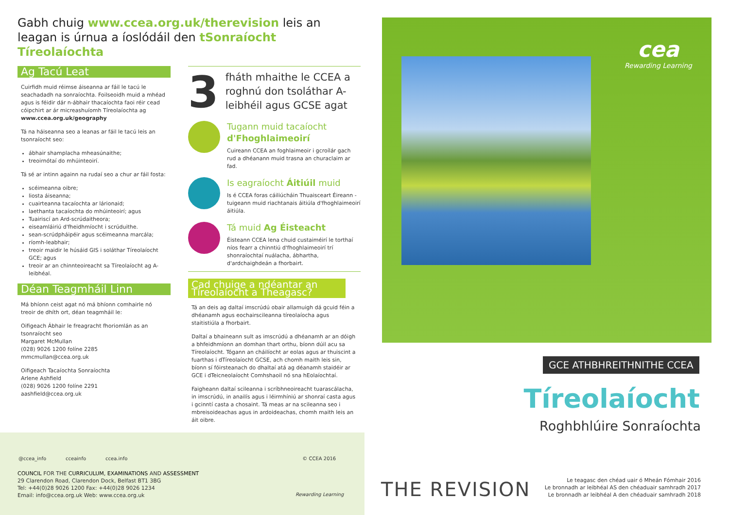Gabh chuig www.ccea.org.uk/therevision leis an leagan is úrnua a íoslódáil den tSonraíocht Tíreolaíochta
Ag Tacú Leat
Cuirfidh muid réimse áiseanna ar fáil le tacú le seachadadh na sonraíochta. Foilseoidh muid a mhéad agus is féidir dár n-ábhair thacaíochta faoi réir cead cóipchirt ar ár micreashuíomh Tíreolaíochta ag www.ccea.org.uk/geography
Tá na háiseanna seo a leanas ar fáil le tacú leis an tsonraíocht seo:
ábhair shamplacha mheasúnaithe;
treoirnótaí do mhúinteoirí.
Tá sé ar intinn againn na rudaí seo a chur ar fáil fosta:
scéimeanna oibre;
liosta áiseanna;
cuairteanna tacaíochta ar lárionaid;
laethanta tacaíochta do mhúinteoirí; agus
Tuairiscí an Ard-scrúdaitheora;
eiseamláiriú d'fheidhmíocht i scrúduithe.
sean-scrúdpháipéir agus scéimeanna marcála;
ríomh-leabhair;
treoir maidir le húsáid GIS i soláthar Tíreolaíocht GCE; agus
treoir ar an chinnteoireacht sa Tíreolaíocht ag A-leibhéal.
Déan Teagmháil Linn
Má bhíonn ceist agat nó má bhíonn comhairle nó treoir de dhíth ort, déan teagmháil le:
Oifigeach Ábhair le freagracht fhoriomlán as an tsonraíocht seo
Margaret McMullan
(028) 9026 1200 folíne 2285
mmcmullan@ccea.org.uk
Oifigeach Tacaíochta Sonraíochta
Arlene Ashfield
(028) 9026 1200 folíne 2291
aashfield@ccea.org.uk
3
fháth mhaithe le CCEA a roghnú don tsoláthar A-leibhéil agus GCSE agat
Tugann muid tacaíocht d'Fhoghlaimeoirí
Cuireann CCEA an foghlaimeoir i gcroílár gach rud a dhéanann muid trasna an churaclaim ar fad.
Is eagraíocht Áitiúil muid
Is é CCEA foras cáiliúcháin Thuaisceart Éireann - tuigeann muid riachtanais áitiúla d'fhoghlaimeoirí áitiúla.
Tá muid Ag Éisteacht
Éisteann CCEA lena chuid custaiméirí le torthaí níos fearr a chinntiú d'fhoghlaimeoirí trí shonraíochtaí nuálacha, ábhartha, d'ardchaighdeán a fhorbairt.
Cad chuige a ndéantar an Tíreolaíocht a Theagasc?
Tá an deis ag daltaí imscrúdú obair allamuigh dá gcuid féin a dhéanamh agus eochairscileanna tíreolaíocha agus staitistiúla a fhorbairt.
Daltaí a bhaineann sult as imscrúdú a dhéanamh ar an dóigh a bhfeidhmíonn an domhan thart orthu, bíonn dúil acu sa Tíreolaíocht. Tógann an cháilíocht ar eolas agus ar thuiscint a fuarthas i dTíreolaíocht GCSE, ach chomh maith leis sin, bíonn sí fóirsteanach do dhaltaí atá ag déanamh staidéir ar GCE i dTeicneolaíocht Comhshaoil nó sna hEolaíochtaí.
Faigheann daltaí scileanna i scríbhneoireacht tuarascálacha, in imscrúdú, in anailís agus i léirmhíniú ar shonraí casta agus i gcinntí casta a chosaint. Tá meas ar na scileanna seo i mbreisoideachas agus in ardoideachas, chomh maith leis an áit oibre.
@ccea_info ccеainfo ccea.info © CCEA 2016
COUNCIL FOR THE CURRICULUM, EXAMINATIONS AND ASSESSMENT
29 Clarendon Road, Clarendon Dock, Belfast BT1 3BG
Tel: +44(0)28 9026 1200 Fax: +44(0)28 9026 1234
Email: info@ccea.org.uk Web: www.ccea.org.uk
Rewarding Learning
cea
Rewarding Learning
GCE ATHBHREITHNITHE CCEA
Tíreolaíocht
Roghbhlúire Sonraíochta
THE REVISION
Le teagasc den chéad uair ó Mheán Fómhair 2016
Le bronnadh ar leibhéal AS den chéaduair samhradh 2017
Le bronnadh ar leibhéal A den chéaduair samhradh 2018